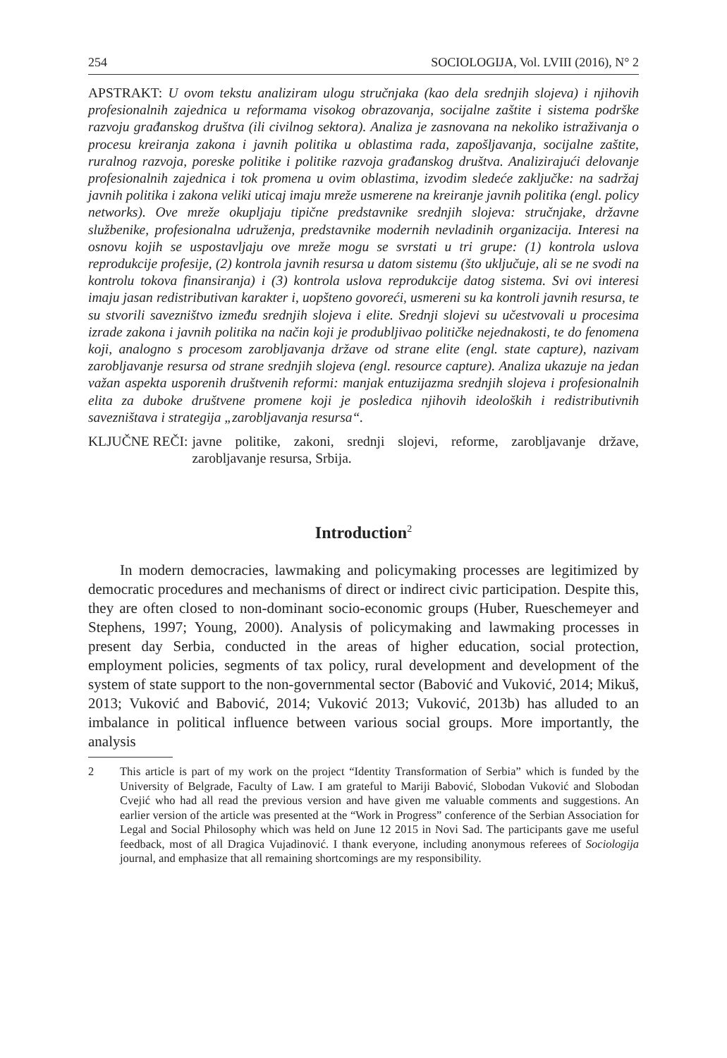254 SOCIOLOGIJA, Vol. LVIII (2016), N° 2
APSTRAKT: U ovom tekstu analiziram ulogu stručnjaka (kao dela srednjih slojeva) i njihovih profesionalnih zajednica u reformama visokog obrazovanja, socijalne zaštite i sistema podrške razvoju građanskog društva (ili civilnog sektora). Analiza je zasnovana na nekoliko istraživanja o procesu kreiranja zakona i javnih politika u oblastima rada, zapošljavanja, socijalne zaštite, ruralnog razvoja, poreske politike i politike razvoja građanskog društva. Analizirajući delovanje profesionalnih zajednica i tok promena u ovim oblastima, izvodim sledeće zaključke: na sadržaj javnih politika i zakona veliki uticaj imaju mreže usmerene na kreiranje javnih politika (engl. policy networks). Ove mreže okupljaju tipične predstavnike srednjih slojeva: stručnjake, državne službenike, profesionalna udruženja, predstavnike modernih nevladinih organizacija. Interesi na osnovu kojih se uspostavljaju ove mreže mogu se svrstati u tri grupe: (1) kontrola uslova reprodukcije profesije, (2) kontrola javnih resursa u datom sistemu (što uključuje, ali se ne svodi na kontrolu tokova finansiranja) i (3) kontrola uslova reprodukcije datog sistema. Svi ovi interesi imaju jasan redistributivan karakter i, uopšteno govoreći, usmereni su ka kontroli javnih resursa, te su stvorili savezništvo između srednjih slojeva i elite. Srednji slojevi su učestvovali u procesima izrade zakona i javnih politika na način koji je produbljivao političke nejednakosti, te do fenomena koji, analogno s procesom zarobljavanja države od strane elite (engl. state capture), nazivam zarobljavanje resursa od strane srednjih slojeva (engl. resource capture). Analiza ukazuje na jedan važan aspekta usporenih društvenih reformi: manjak entuzijazma srednjih slojeva i profesionalnih elita za duboke društvene promene koji je posledica njihovih ideoloških i redistributivnih savezništava i strategija „zarobljavanja resursa“.
KLJUČNE REČI: javne politike, zakoni, srednji slojevi, reforme, zarobljavanje države, zarobljavanje resursa, Srbija.
Introduction<sup>2</sup>
In modern democracies, lawmaking and policymaking processes are legitimized by democratic procedures and mechanisms of direct or indirect civic participation. Despite this, they are often closed to non-dominant socio-economic groups (Huber, Rueschemeyer and Stephens, 1997; Young, 2000). Analysis of policymaking and lawmaking processes in present day Serbia, conducted in the areas of higher education, social protection, employment policies, segments of tax policy, rural development and development of the system of state support to the non-governmental sector (Babović and Vuković, 2014; Mikuš, 2013; Vuković and Babović, 2014; Vuković 2013; Vuković, 2013b) has alluded to an imbalance in political influence between various social groups. More importantly, the analysis
2 This article is part of my work on the project “Identity Transformation of Serbia” which is funded by the University of Belgrade, Faculty of Law. I am grateful to Mariji Babović, Slobodan Vuković and Slobodan Cvejić who had all read the previous version and have given me valuable comments and suggestions. An earlier version of the article was presented at the “Work in Progress” conference of the Serbian Association for Legal and Social Philosophy which was held on June 12 2015 in Novi Sad. The participants gave me useful feedback, most of all Dragica Vujadinović. I thank everyone, including anonymous referees of Sociologija journal, and emphasize that all remaining shortcomings are my responsibility.